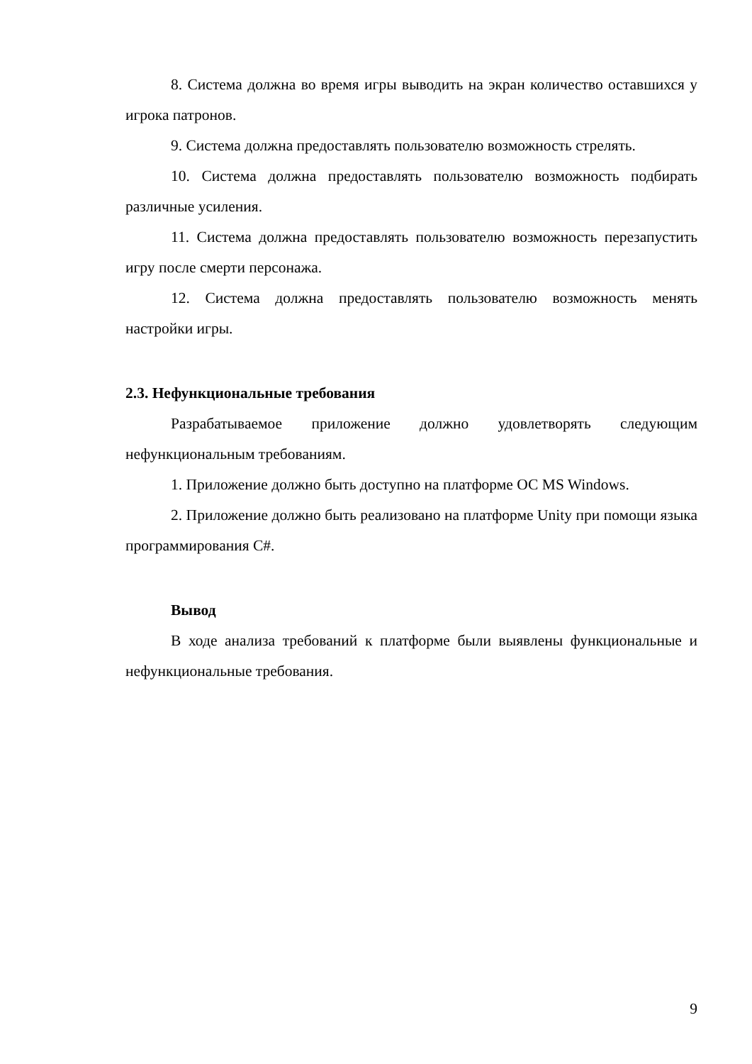8. Система должна во время игры выводить на экран количество оставшихся у игрока патронов.
9. Система должна предоставлять пользователю возможность стрелять.
10. Система должна предоставлять пользователю возможность подбирать различные усиления.
11. Система должна предоставлять пользователю возможность перезапустить игру после смерти персонажа.
12. Система должна предоставлять пользователю возможность менять настройки игры.
2.3. Нефункциональные требования
Разрабатываемое приложение должно удовлетворять следующим нефункциональным требованиям.
1. Приложение должно быть доступно на платформе ОС MS Windows.
2. Приложение должно быть реализовано на платформе Unity при помощи языка программирования C#.
Вывод
В ходе анализа требований к платформе были выявлены функциональные и нефункциональные требования.
9